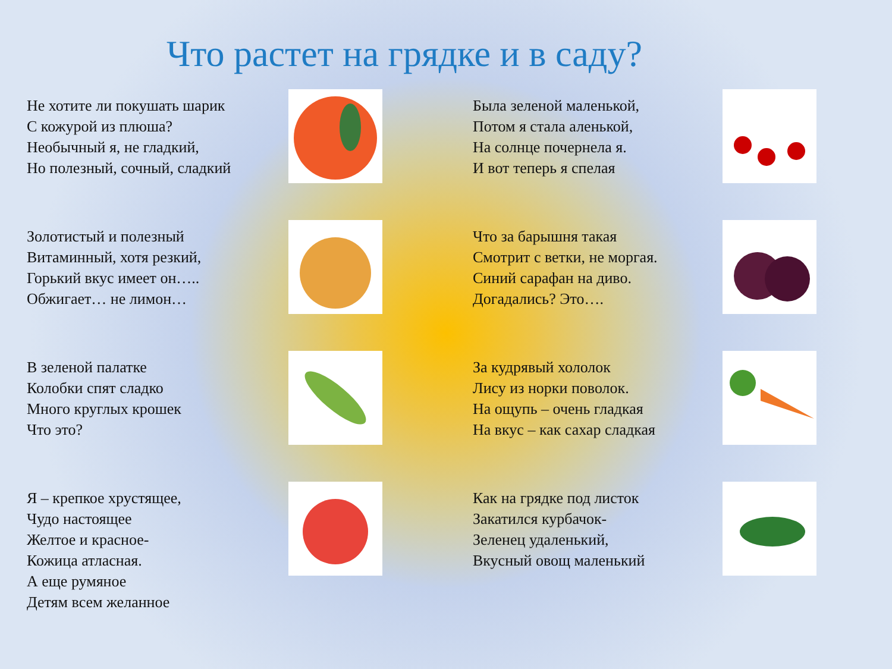Что растет на грядке и в саду?
Не хотите ли покушать шарик С кожурой из плюша? Необычный я, не гладкий, Но полезный, сочный, сладкий
Была зеленой маленькой, Потом я стала аленькой, На солнце почернела я. И вот теперь я спелая
Золотистый и полезный Витаминный, хотя резкий, Горький вкус имеет он….. Обжигает… не лимон…
Что за барышня такая Смотрит с ветки, не моргая. Синий сарафан на диво. Догадались? Это….
В зеленой палатке Колобки спят сладко Много круглых крошек Что это?
За кудрявый хололок Лису из норки поволок. На ощупь – очень гладкая На вкус – как сахар сладкая
Я – крепкое хрустящее, Чудо настоящее Желтое и красное- Кожица атласная. А еще румяное Детям всем желанное
Как на грядке под листок Закатился курбачок- Зеленец удаленький, Вкусный овощ маленький